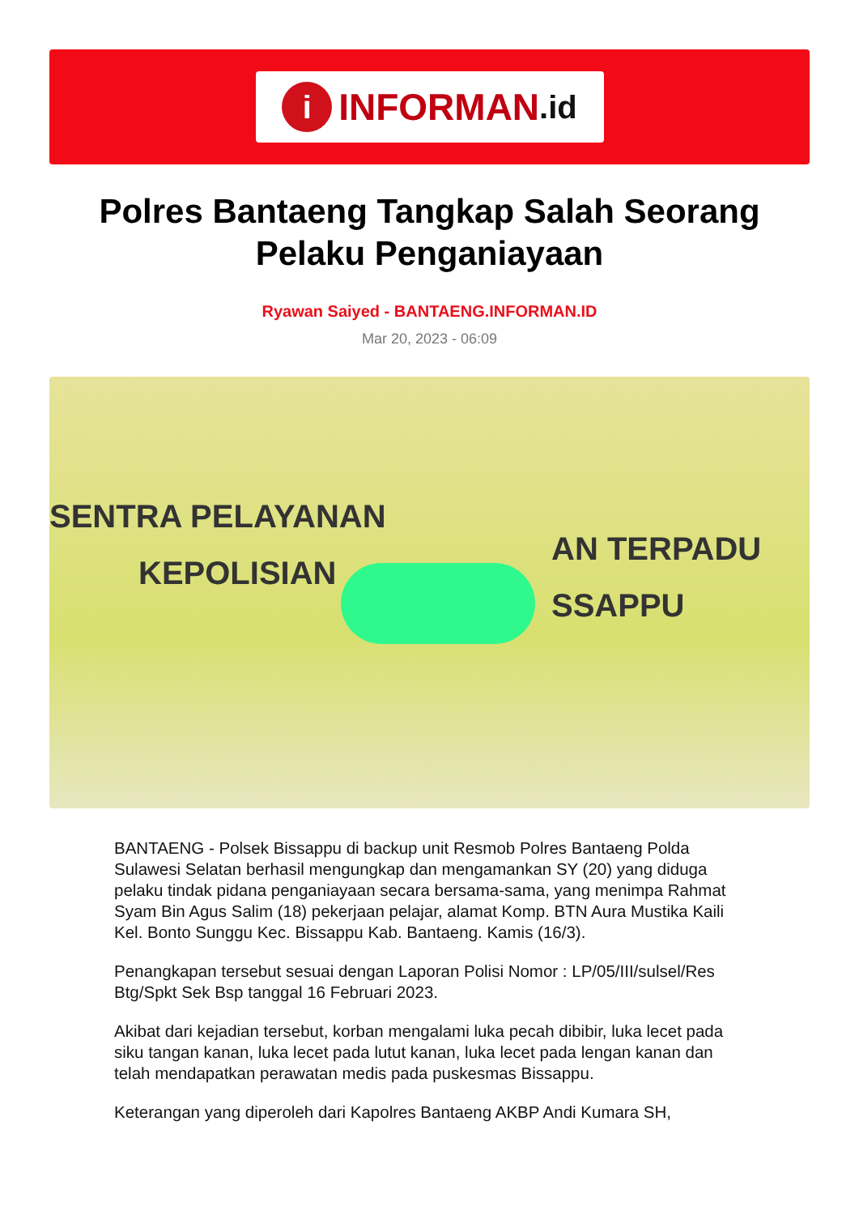i INFORMAN.id
Polres Bantaeng Tangkap Salah Seorang Pelaku Penganiayaan
Ryawan Saiyed - BANTAENG.INFORMAN.ID
Mar 20, 2023 - 06:09
SENTRA PELAYANAN
KEPOLISIAN
AN TERPADU
SSAPPU
BANTAENG - Polsek Bissappu di backup unit Resmob Polres Bantaeng Polda Sulawesi Selatan berhasil mengungkap dan mengamankan SY (20) yang diduga pelaku tindak pidana penganiayaan secara bersama-sama, yang menimpa Rahmat Syam Bin Agus Salim (18) pekerjaan pelajar, alamat Komp. BTN Aura Mustika Kaili Kel. Bonto Sunggu Kec. Bissappu Kab. Bantaeng. Kamis (16/3).
Penangkapan tersebut sesuai dengan Laporan Polisi Nomor : LP/05/III/sulsel/Res Btg/Spkt Sek Bsp tanggal 16 Februari 2023.
Akibat dari kejadian tersebut, korban mengalami luka pecah dibibir, luka lecet pada siku tangan kanan, luka lecet pada lutut kanan, luka lecet pada lengan kanan dan telah mendapatkan perawatan medis pada puskesmas Bissappu.
Keterangan yang diperoleh dari Kapolres Bantaeng AKBP Andi Kumara SH,